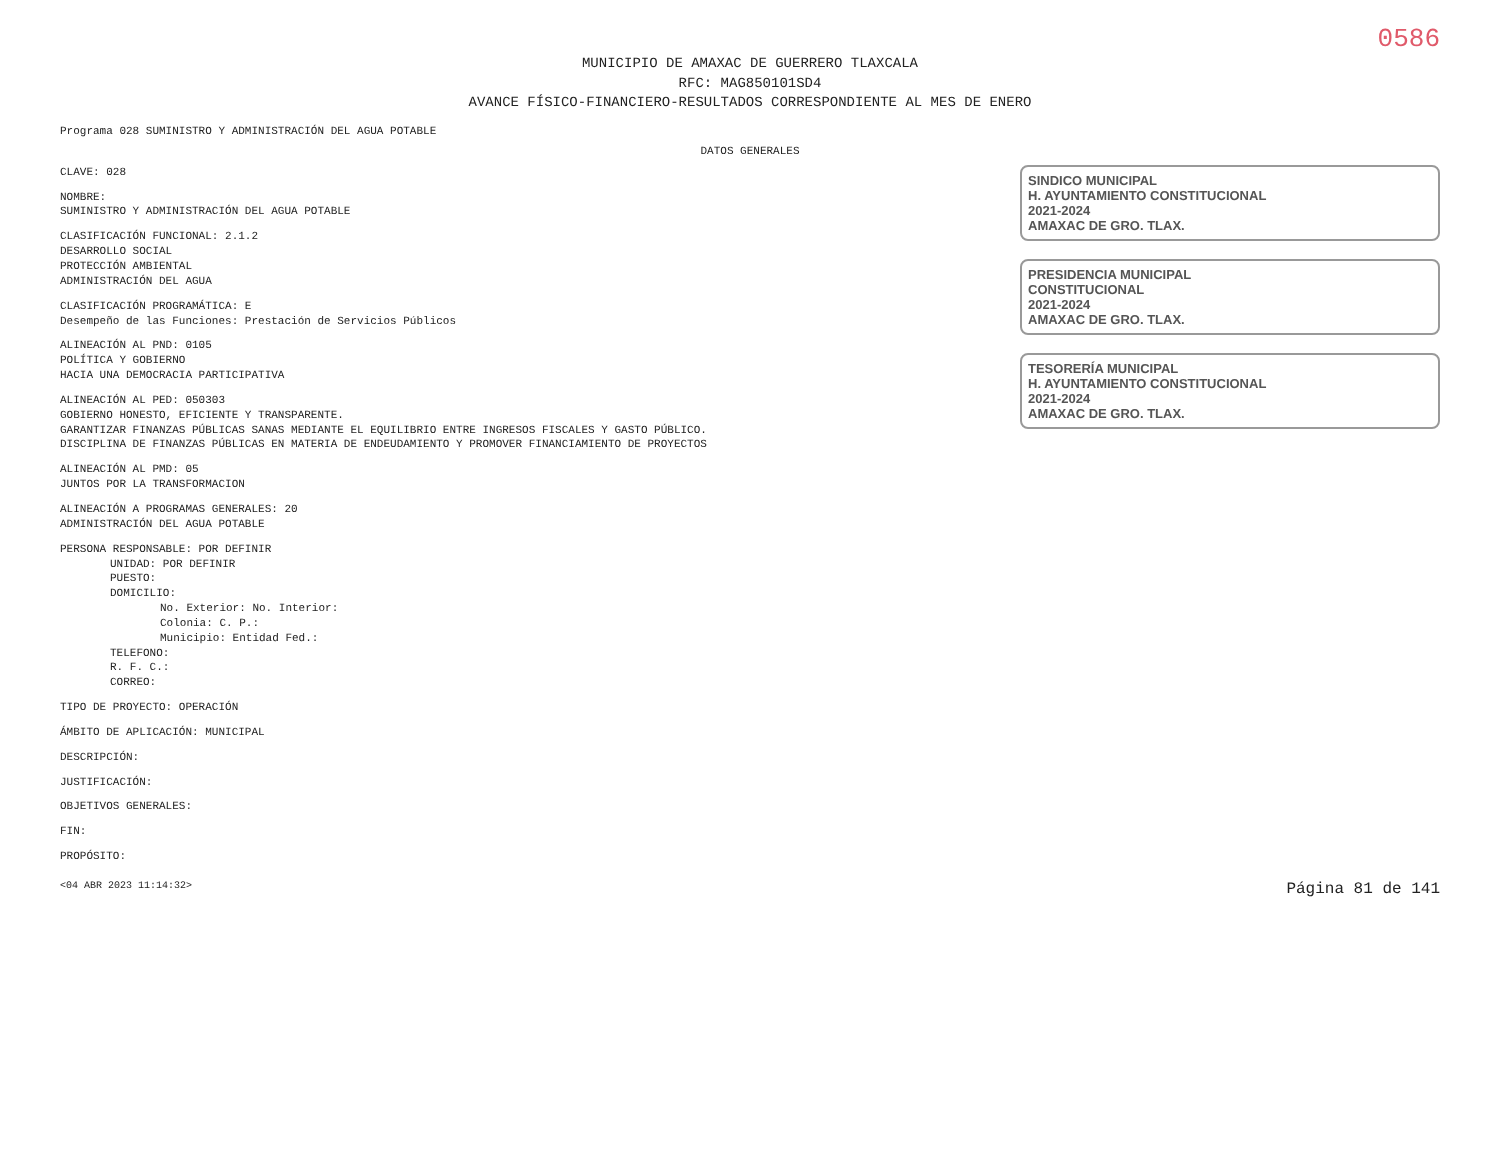0586
MUNICIPIO DE AMAXAC DE GUERRERO TLAXCALA
RFC: MAG850101SD4
AVANCE FÍSICO-FINANCIERO-RESULTADOS CORRESPONDIENTE AL MES DE ENERO
Programa 028 SUMINISTRO Y ADMINISTRACIÓN DEL AGUA POTABLE
DATOS GENERALES
CLAVE: 028
NOMBRE:
SUMINISTRO Y ADMINISTRACIÓN DEL AGUA POTABLE
CLASIFICACIÓN FUNCIONAL: 2.1.2
DESARROLLO SOCIAL
PROTECCIÓN AMBIENTAL
ADMINISTRACIÓN DEL AGUA
CLASIFICACIÓN PROGRAMÁTICA: E
Desempeño de las Funciones: Prestación de Servicios Públicos
ALINEACIÓN AL PND: 0105
POLÍTICA Y GOBIERNO
HACIA UNA DEMOCRACIA PARTICIPATIVA
ALINEACIÓN AL PED: 050303
GOBIERNO HONESTO, EFICIENTE Y TRANSPARENTE.
GARANTIZAR FINANZAS PÚBLICAS SANAS MEDIANTE EL EQUILIBRIO ENTRE INGRESOS FISCALES Y GASTO PÚBLICO.
DISCIPLINA DE FINANZAS PÚBLICAS EN MATERIA DE ENDEUDAMIENTO Y PROMOVER FINANCIAMIENTO DE PROYECTOS
ALINEACIÓN AL PMD: 05
JUNTOS POR LA TRANSFORMACION
ALINEACIÓN A PROGRAMAS GENERALES: 20
ADMINISTRACIÓN DEL AGUA POTABLE
PERSONA RESPONSABLE: POR DEFINIR
UNIDAD: POR DEFINIR
PUESTO:
DOMICILIO:
No. Exterior: No. Interior:
Colonia: C. P.:
Municipio: Entidad Fed.:
TELEFONO:
R. F. C.:
CORREO:
TIPO DE PROYECTO: OPERACIÓN
ÁMBITO DE APLICACIÓN: MUNICIPAL
DESCRIPCIÓN:
JUSTIFICACIÓN:
OBJETIVOS GENERALES:
FIN:
PROPÓSITO:
SINDICO MUNICIPAL
H. AYUNTAMIENTO CONSTITUCIONAL
2021-2024
AMAXAC DE GRO. TLAX.
PRESIDENCIA MUNICIPAL
CONSTITUCIONAL
2021-2024
AMAXAC DE GRO. TLAX.
TESORERÍA MUNICIPAL
H. AYUNTAMIENTO CONSTITUCIONAL
2021-2024
AMAXAC DE GRO. TLAX.
<04 ABR 2023 11:14:32> Página 81 de 141